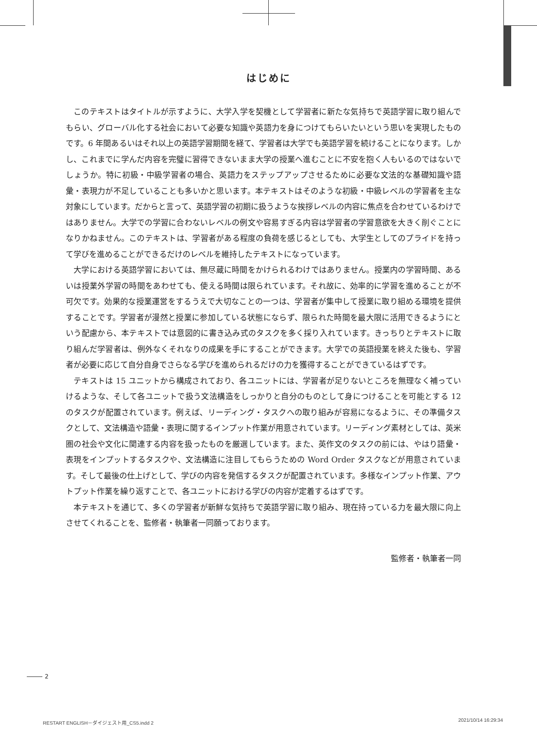はじめに
このテキストはタイトルが示すように、大学入学を契機として学習者に新たな気持ちで英語学習に取り組んでもらい、グローバル化する社会において必要な知識や英語力を身につけてもらいたいという思いを実現したものです。6 年間あるいはそれ以上の英語学習期間を経て、学習者は大学でも英語学習を続けることになります。しかし、これまでに学んだ内容を完璧に習得できないまま大学の授業へ進むことに不安を抱く人もいるのではないでしょうか。特に初級・中級学習者の場合、英語力をステップアップさせるために必要な文法的な基礎知識や語彙・表現力が不足していることも多いかと思います。本テキストはそのような初級・中級レベルの学習者を主な対象にしています。だからと言って、英語学習の初期に扱うような挨拶レベルの内容に焦点を合わせているわけではありません。大学での学習に合わないレベルの例文や容易すぎる内容は学習者の学習意欲を大きく削ぐことになりかねません。このテキストは、学習者がある程度の負荷を感じるとしても、大学生としてのプライドを持って学びを進めることができるだけのレベルを維持したテキストになっています。
大学における英語学習においては、無尽蔵に時間をかけられるわけではありません。授業内の学習時間、あるいは授業外学習の時間をあわせても、使える時間は限られています。それ故に、効率的に学習を進めることが不可欠です。効果的な授業運営をするうえで大切なことの一つは、学習者が集中して授業に取り組める環境を提供することです。学習者が漫然と授業に参加している状態にならず、限られた時間を最大限に活用できるようにという配慮から、本テキストでは意図的に書き込み式のタスクを多く採り入れています。きっちりとテキストに取り組んだ学習者は、例外なくそれなりの成果を手にすることができます。大学での英語授業を終えた後も、学習者が必要に応じて自分自身でさらなる学びを進められるだけの力を獲得することができているはずです。
テキストは 15 ユニットから構成されており、各ユニットには、学習者が足りないところを無理なく補っていけるような、そして各ユニットで扱う文法構造をしっかりと自分のものとして身につけることを可能とする 12 のタスクが配置されています。例えば、リーディング・タスクへの取り組みが容易になるように、その準備タスクとして、文法構造や語彙・表現に関するインプット作業が用意されています。リーディング素材としては、英米圏の社会や文化に関連する内容を扱ったものを厳選しています。また、英作文のタスクの前には、やはり語彙・表現をインプットするタスクや、文法構造に注目してもらうための Word Order タスクなどが用意されています。そして最後の仕上げとして、学びの内容を発信するタスクが配置されています。多様なインプット作業、アウトプット作業を繰り返すことで、各ユニットにおける学びの内容が定着するはずです。
本テキストを通じて、多くの学習者が新鮮な気持ちで英語学習に取り組み、現在持っている力を最大限に向上させてくれることを、監修者・執筆者一同願っております。
監修者・執筆者一同
2
RESTART ENGLISH－ダイジェスト用_CS5.indd 2 2021/10/14 16:29:34